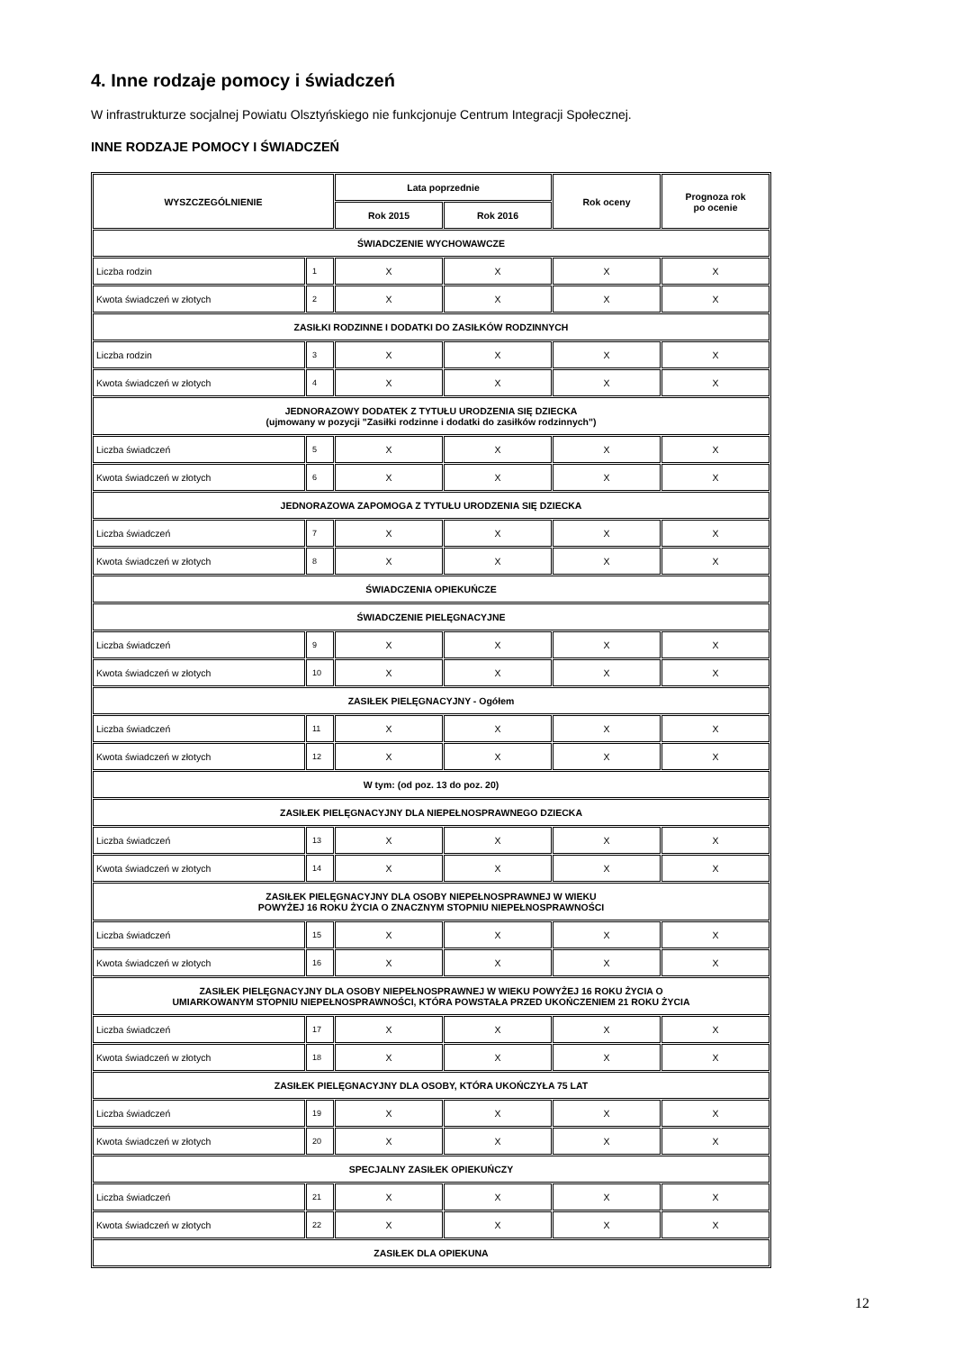4. Inne rodzaje pomocy i świadczeń
W infrastrukturze socjalnej Powiatu Olsztyńskiego nie funkcjonuje Centrum Integracji Społecznej.
INNE RODZAJE POMOCY I ŚWIADCZEŃ
| WYSZCZEGÓLNIENIE | | Lata poprzednie | | Rok oceny | Prognoza rok po ocenie |
| --- | --- | --- | --- | --- | --- |
| | | Rok 2015 | Rok 2016 | | |
| ŚWIADCZENIE WYCHOWAWCZE | | | | | |
| Liczba rodzin | 1 | X | X | X | X |
| Kwota świadczeń w złotych | 2 | X | X | X | X |
| ZASIŁKI RODZINNE I DODATKI DO ZASIŁKÓW RODZINNYCH | | | | | |
| Liczba rodzin | 3 | X | X | X | X |
| Kwota świadczeń w złotych | 4 | X | X | X | X |
| JEDNORAZOWY DODATEK Z TYTUŁU URODZENIA SIĘ DZIECKA (ujmowany w pozycji "Zasiłki rodzinne i dodatki do zasiłków rodzinnych") | | | | | |
| Liczba świadczeń | 5 | X | X | X | X |
| Kwota świadczeń w złotych | 6 | X | X | X | X |
| JEDNORAZOWA ZAPOMOGA Z TYTUŁU URODZENIA SIĘ DZIECKA | | | | | |
| Liczba świadczeń | 7 | X | X | X | X |
| Kwota świadczeń w złotych | 8 | X | X | X | X |
| ŚWIADCZENIA OPIEKUŃCZE | | | | | |
| ŚWIADCZENIE PIELĘGNACYJNE | | | | | |
| Liczba świadczeń | 9 | X | X | X | X |
| Kwota świadczeń w złotych | 10 | X | X | X | X |
| ZASIŁEK PIELĘGNACYJNY - Ogółem | | | | | |
| Liczba świadczeń | 11 | X | X | X | X |
| Kwota świadczeń w złotych | 12 | X | X | X | X |
| W tym: (od poz. 13 do poz. 20) | | | | | |
| ZASIŁEK PIELĘGNACYJNY DLA NIEPEŁNOSPRAWNEGO DZIECKA | | | | | |
| Liczba świadczeń | 13 | X | X | X | X |
| Kwota świadczeń w złotych | 14 | X | X | X | X |
| ZASIŁEK PIELĘGNACYJNY DLA OSOBY NIEPEŁNOSPRAWNEJ W WIEKU POWYŻEJ 16 ROKU ŻYCIA O ZNACZNYM STOPNIU NIEPEŁNOSPRAWNOŚCI | | | | | |
| Liczba świadczeń | 15 | X | X | X | X |
| Kwota świadczeń w złotych | 16 | X | X | X | X |
| ZASIŁEK PIELĘGNACYJNY DLA OSOBY NIEPEŁNOSPRAWNEJ W WIEKU POWYŻEJ 16 ROKU ŻYCIA O UMIARKOWANYM STOPNIU NIEPEŁNOSPRAWNOŚCI, KTÓRA POWSTAŁA PRZED UKOŃCZENIEM 21 ROKU ŻYCIA | | | | | |
| Liczba świadczeń | 17 | X | X | X | X |
| Kwota świadczeń w złotych | 18 | X | X | X | X |
| ZASIŁEK PIELĘGNACYJNY DLA OSOBY, KTÓRA UKOŃCZYŁA 75 LAT | | | | | |
| Liczba świadczeń | 19 | X | X | X | X |
| Kwota świadczeń w złotych | 20 | X | X | X | X |
| SPECJALNY ZASIŁEK OPIEKUŃCZY | | | | | |
| Liczba świadczeń | 21 | X | X | X | X |
| Kwota świadczeń w złotych | 22 | X | X | X | X |
| ZASIŁEK DLA OPIEKUNA | | | | | |
12